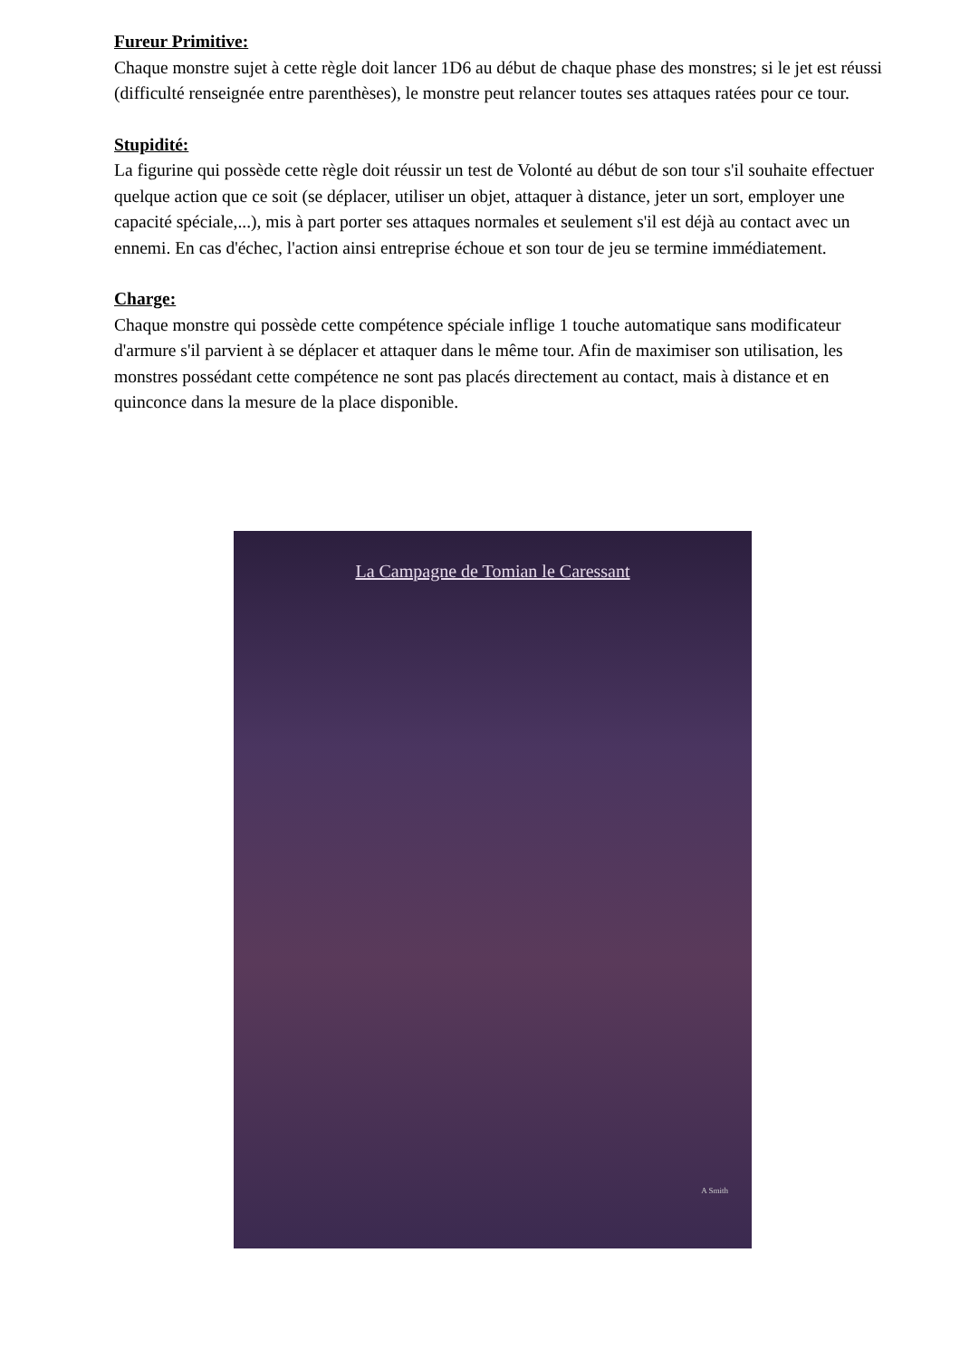Fureur Primitive:
Chaque monstre sujet à cette règle doit lancer 1D6 au début de chaque phase des monstres; si le jet est réussi (difficulté renseignée entre parenthèses), le monstre peut relancer toutes ses attaques ratées pour ce tour.
Stupidité:
La figurine qui possède cette règle doit réussir un test de Volonté au début de son tour s'il souhaite effectuer quelque action que ce soit (se déplacer, utiliser un objet, attaquer à distance, jeter un sort, employer une capacité spéciale,...), mis à part porter ses attaques normales et seulement s'il est déjà au contact avec un ennemi. En cas d'échec, l'action ainsi entreprise échoue et son tour de jeu se termine immédiatement.
Charge:
Chaque monstre qui possède cette compétence spéciale inflige 1 touche automatique sans modificateur d'armure s'il parvient à se déplacer et attaquer dans le même tour. Afin de maximiser son utilisation, les monstres possédant cette compétence ne sont pas placés directement au contact, mais à distance et en quinconce dans la mesure de la place disponible.
La Campagne de Tomian le Caressant
A Smith